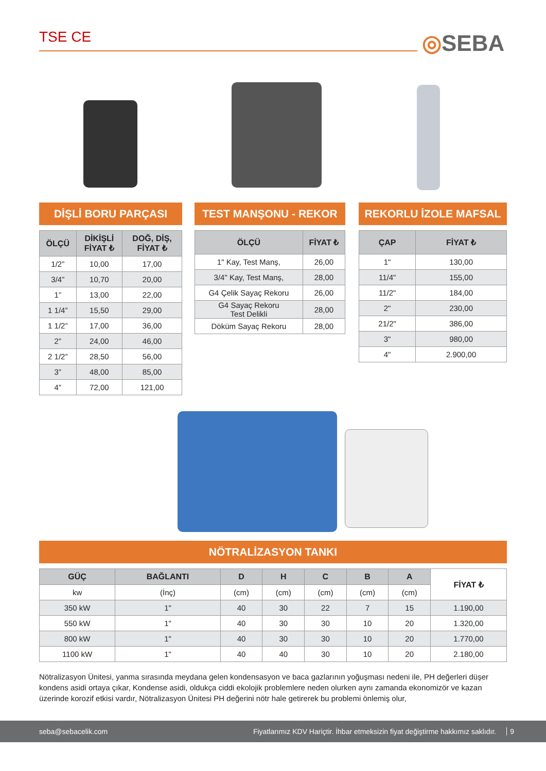TSE CE ◎SEBA
DİŞLİ BORU PARÇASI
| ÖLÇÜ | DİKİŞLİ FİYAT ₺ | DOĞ, DİŞ, FİYAT ₺ |
| --- | --- | --- |
| 1/2” | 10,00 | 17,00 |
| 3/4” | 10,70 | 20,00 |
| 1” | 13,00 | 22,00 |
| 1 1/4” | 15,50 | 29,00 |
| 1 1/2” | 17,00 | 36,00 |
| 2” | 24,00 | 46,00 |
| 2 1/2” | 28,50 | 56,00 |
| 3” | 48,00 | 85,00 |
| 4” | 72,00 | 121,00 |
TEST MANŞONU - REKOR
| ÖLÇÜ | FİYAT ₺ |
| --- | --- |
| 1" Kay, Test Manş, | 26,00 |
| 3/4" Kay, Test Manş, | 28,00 |
| G4 Çelik Sayaç Rekoru | 26,00 |
| G4 Sayaç Rekoru Test Delikli | 28,00 |
| Döküm Sayaç Rekoru | 28,00 |
REKORLU İZOLE MAFSAL
| ÇAP | FİYAT ₺ |
| --- | --- |
| 1" | 130,00 |
| 11/4" | 155,00 |
| 11/2" | 184,00 |
| 2" | 230,00 |
| 21/2" | 386,00 |
| 3" | 980,00 |
| 4" | 2.900,00 |
NÖTRALİZASYON TANKI
| GÜÇ | BAĞLANTI | D | H | C | B | A | FİYAT ₺ |
| --- | --- | --- | --- | --- | --- | --- | --- |
| kw | (İnç) | (cm) | (cm) | (cm) | (cm) | (cm) | |
| 350 kW | 1" | 40 | 30 | 22 | 7 | 15 | 1.190,00 |
| 550 kW | 1" | 40 | 30 | 30 | 10 | 20 | 1.320,00 |
| 800 kW | 1" | 40 | 30 | 30 | 10 | 20 | 1.770,00 |
| 1100 kW | 1" | 40 | 40 | 30 | 10 | 20 | 2.180,00 |
Nötralizasyon Ünitesi, yanma sırasında meydana gelen kondensasyon ve baca gazlarının yoğuşması nedeni ile, PH değerleri düşer kondens asidi ortaya çıkar, Kondense asidi, oldukça ciddi ekolojik problemlere neden olurken aynı zamanda ekonomizör ve kazan üzerinde korozif etkisi vardır, Nötralizasyon Ünitesi PH değerini nötr hale getirerek bu problemi önlemiş olur,
seba@sebacelik.com Fiyatlarımız KDV Hariçtir. İhbar etmeksizin fiyat değiştirme hakkımız saklıdır. 9